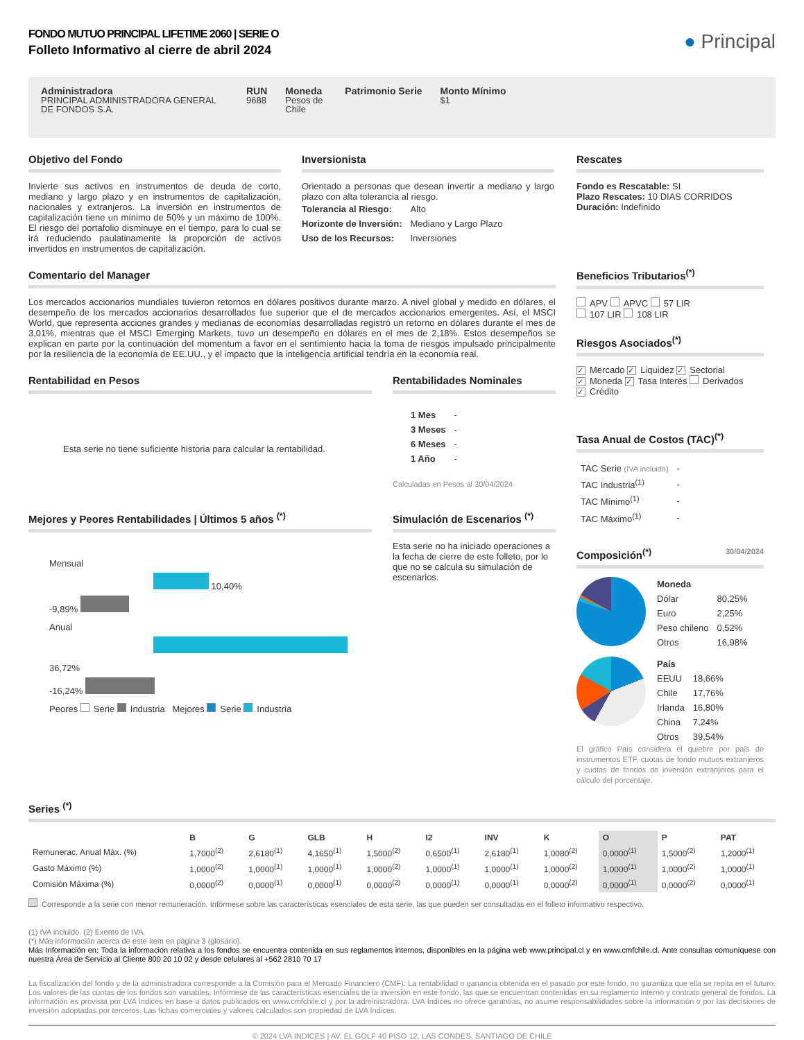FONDO MUTUO PRINCIPAL LIFETIME 2060 | SERIE O
Folleto Informativo al cierre de abril 2024
● Principal
Administradora
PRINCIPAL ADMINISTRADORA GENERAL DE FONDOS S.A.
RUN
9688
Moneda
Pesos de Chile
Patrimonio Serie Monto Mínimo
$1
Objetivo del Fondo
Invierte sus activos en instrumentos de deuda de corto, mediano y largo plazo y en instrumentos de capitalización, nacionales y extranjeros. La inversión en instrumentos de capitalización tiene un mínimo de 50% y un máximo de 100%. El riesgo del portafolio disminuye en el tiempo, para lo cual se irá reduciendo paulatinamente la proporción de activos invertidos en instrumentos de capitalización.
Inversionista
Orientado a personas que desean invertir a mediano y largo plazo con alta tolerancia al riesgo.
| Tolerancia al Riesgo: | Alto |
| Horizonte de Inversión: | Mediano y Largo Plazo |
| Uso de los Recursos: | Inversiones |
Comentario del Manager
Los mercados accionarios mundiales tuvieron retornos en dólares positivos durante marzo. A nivel global y medido en dólares, el desempeño de los mercados accionarios desarrollados fue superior que el de mercados accionarios emergentes. Así, el MSCI World, que representa acciones grandes y medianas de economías desarrolladas registró un retorno en dólares durante el mes de 3,01%, mientras que el MSCI Emerging Markets, tuvo un desempeño en dólares en el mes de 2,18%. Estos desempeños se explican en parte por la continuación del momentum a favor en el sentimiento hacia la toma de riesgos impulsado principalmente por la resiliencia de la economía de EE.UU., y el impacto que la inteligencia artificial tendría en la economía real.
Rentabilidad en Pesos
Esta serie no tiene suficiente historia para calcular la rentabilidad.
Rentabilidades Nominales
| 1 Mes | - |
| 3 Meses | - |
| 6 Meses | - |
| 1 Año | - |
Calculadas en Pesos al 30/04/2024
Mejores y Peores Rentabilidades | Últimos 5 años <sup>(*)</sup>
Mensual
10,40%
-9,89%
Anual
36,72%
-16,24%
Peores Serie Industria Mejores Serie Industria
Simulación de Escenarios <sup>(*)</sup>
Esta serie no ha iniciado operaciones a la fecha de cierre de este folleto, por lo que no se calcula su simulación de escenarios.
Rescates
Fondo es Rescatable: SI
Plazo Rescates: 10 DIAS CORRIDOS
Duración: Indefinido
Beneficios Tributarios<sup>(*)</sup>
APV APVC 57 LIR
107 LIR 108 LIR
Riesgos Asociados<sup>(*)</sup>
✓ Mercado ✓ Liquidez ✓ Sectorial
✓ Moneda ✓ Tasa Interés Derivados
✓ Crédito
Tasa Anual de Costos (TAC)<sup>(*)</sup>
| TAC Serie (IVA incluido) | - |
| TAC Industria<sup>(1)</sup> | - |
| TAC Mínimo<sup>(1)</sup> | - |
| TAC Máximo<sup>(1)</sup> | - |
Composición<sup>(*)</sup> 30/04/2024
| Moneda | |
| --- | --- |
| Dólar | 80,25% |
| Euro | 2,25% |
| Peso chileno | 0,52% |
| Otros | 16,98% |
| País | |
| --- | --- |
| EEUU | 18,66% |
| Chile | 17,76% |
| Irlanda | 16,80% |
| China | 7,24% |
| Otros | 39,54% |
El gráfico País considera el quiebre por país de instrumentos ETF, cuotas de fondo mutuos extranjeros y cuotas de fondos de inversión extranjeros para el cálculo del porcentaje.
Series <sup>(*)</sup>
| | B | G | GLB | H | I2 | INV | K | O | P | PAT |
| --- | --- | --- | --- | --- | --- | --- | --- | --- | --- | --- |
| Remunerac. Anual Máx. (%) | 1,7000<sup>(2)</sup> | 2,6180<sup>(1)</sup> | 4,1650<sup>(1)</sup> | 1,5000<sup>(2)</sup> | 0,6500<sup>(1)</sup> | 2,6180<sup>(1)</sup> | 1,0080<sup>(2)</sup> | 0,0000<sup>(1)</sup> | 1,5000<sup>(2)</sup> | 1,2000<sup>(1)</sup> |
| Gasto Máximo (%) | 1,0000<sup>(2)</sup> | 1,0000<sup>(1)</sup> | 1,0000<sup>(1)</sup> | 1,0000<sup>(2)</sup> | 1,0000<sup>(1)</sup> | 1,0000<sup>(1)</sup> | 1,0000<sup>(2)</sup> | 1,0000<sup>(1)</sup> | 1,0000<sup>(2)</sup> | 1,0000<sup>(1)</sup> |
| Comisión Máxima (%) | 0,0000<sup>(2)</sup> | 0,0000<sup>(1)</sup> | 0,0000<sup>(1)</sup> | 0,0000<sup>(2)</sup> | 0,0000<sup>(1)</sup> | 0,0000<sup>(1)</sup> | 0,0000<sup>(2)</sup> | 0,0000<sup>(1)</sup> | 0,0000<sup>(2)</sup> | 0,0000<sup>(1)</sup> |
Corresponde a la serie con menor remuneración. Infórmese sobre las características esenciales de esta serie, las que pueden ser consultadas en el folleto informativo respectivo.
(1) IVA incluido. (2) Exento de IVA.
(*) Más información acerca de este ítem en página 3 (glosario).
Más Información en: Toda la información relativa a los fondos se encuentra contenida en sus reglamentos internos, disponibles en la página web www.principal.cl y en www.cmfchile.cl. Ante consultas comuníquese con nuestra Área de Servicio al Cliente 800 20 10 02 y desde celulares al +562 2810 70 17
La fiscalización del fondo y de la administradora corresponde a la Comisión para el Mercado Financiero (CMF). La rentabilidad o ganancia obtenida en el pasado por este fondo, no garantiza que ella se repita en el futuro. Los valores de las cuotas de los fondos son variables. Infórmese de las características esenciales de la inversión en este fondo, las que se encuentran contenidas en su reglamento interno y contrato general de fondos. La información es provista por LVA Índices en base a datos publicados en www.cmfchile.cl y por la administradora. LVA Índices no ofrece garantías, no asume responsabilidades sobre la información o por las decisiones de inversión adoptadas por terceros. Las fichas comerciales y valores calculados son propiedad de LVA Índices.
© 2024 LVA INDICES | AV. EL GOLF 40 PISO 12, LAS CONDES, SANTIAGO DE CHILE